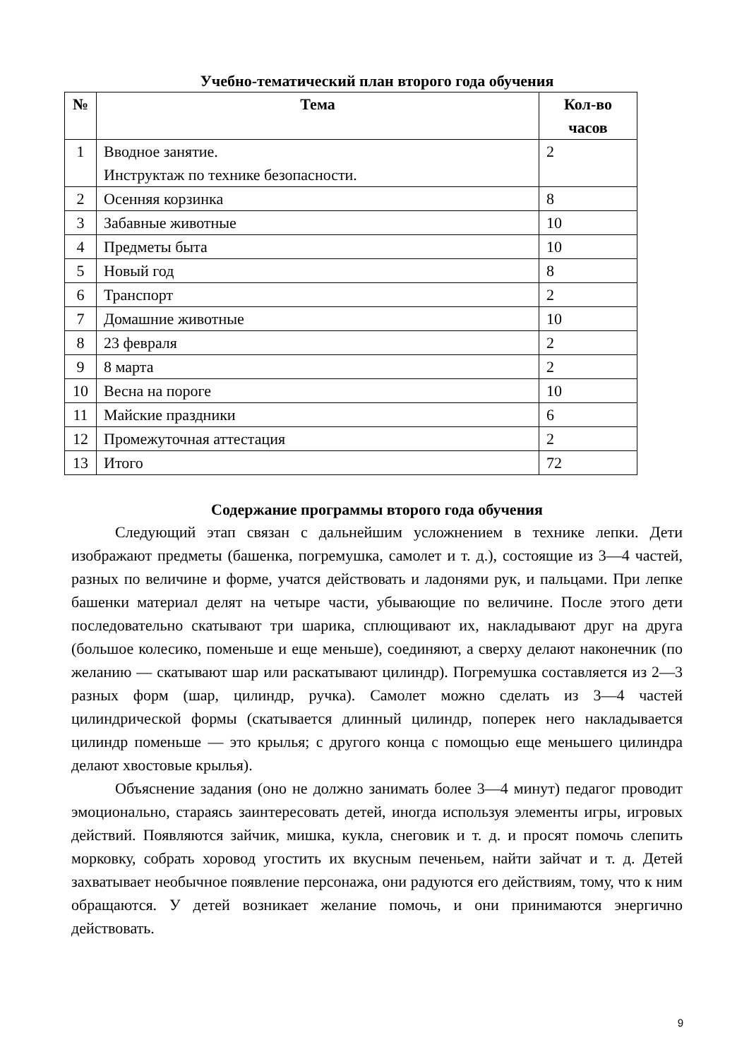Учебно-тематический план второго года обучения
| № | Тема | Кол-во часов |
| --- | --- | --- |
| 1 | Вводное занятие. Инструктаж по технике безопасности. | 2 |
| 2 | Осенняя корзинка | 8 |
| 3 | Забавные животные | 10 |
| 4 | Предметы быта | 10 |
| 5 | Новый год | 8 |
| 6 | Транспорт | 2 |
| 7 | Домашние животные | 10 |
| 8 | 23 февраля | 2 |
| 9 | 8 марта | 2 |
| 10 | Весна на пороге | 10 |
| 11 | Майские праздники | 6 |
| 12 | Промежуточная аттестация | 2 |
| 13 | Итого | 72 |
Содержание программы второго года обучения
Следующий этап связан с дальнейшим усложнением в технике лепки. Дети изображают предметы (башенка, погремушка, самолет и т. д.), состоящие из 3—4 частей, разных по величине и форме, учатся действовать и ладонями рук, и пальцами. При лепке башенки материал делят на четыре части, убывающие по величине. После этого дети последовательно скатывают три шарика, сплющивают их, накладывают друг на друга (большое колесико, поменьше и еще меньше), соединяют, а сверху делают наконечник (по желанию — скатывают шар или раскатывают цилиндр). Погремушка составляется из 2—3 разных форм (шар, цилиндр, ручка). Самолет можно сделать из 3—4 частей цилиндрической формы (скатывается длинный цилиндр, поперек него накладывается цилиндр поменьше — это крылья; с другого конца с помощью еще меньшего цилиндра делают хвостовые крылья).
Объяснение задания (оно не должно занимать более 3—4 минут) педагог проводит эмоционально, стараясь заинтересовать детей, иногда используя элементы игры, игровых действий. Появляются зайчик, мишка, кукла, снеговик и т. д. и просят помочь слепить морковку, собрать хоровод угостить их вкусным печеньем, найти зайчат и т. д. Детей захватывает необычное появление персонажа, они радуются его действиям, тому, что к ним обращаются. У детей возникает желание помочь, и они принимаются энергично действовать.
9